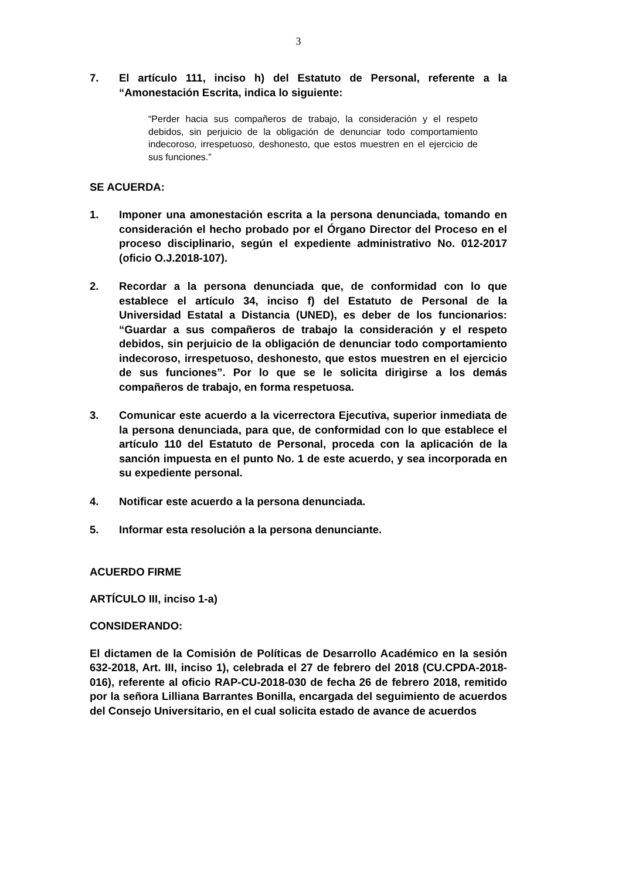3
7. El artículo 111, inciso h) del Estatuto de Personal, referente a la “Amonestación Escrita, indica lo siguiente:
“Perder hacia sus compañeros de trabajo, la consideración y el respeto debidos, sin perjuicio de la obligación de denunciar todo comportamiento indecoroso, irrespetuoso, deshonesto, que estos muestren en el ejercicio de sus funciones.”
SE ACUERDA:
1. Imponer una amonestación escrita a la persona denunciada, tomando en consideración el hecho probado por el Órgano Director del Proceso en el proceso disciplinario, según el expediente administrativo No. 012-2017 (oficio O.J.2018-107).
2. Recordar a la persona denunciada que, de conformidad con lo que establece el artículo 34, inciso f) del Estatuto de Personal de la Universidad Estatal a Distancia (UNED), es deber de los funcionarios: “Guardar a sus compañeros de trabajo la consideración y el respeto debidos, sin perjuicio de la obligación de denunciar todo comportamiento indecoroso, irrespetuoso, deshonesto, que estos muestren en el ejercicio de sus funciones”. Por lo que se le solicita dirigirse a los demás compañeros de trabajo, en forma respetuosa.
3. Comunicar este acuerdo a la vicerrectora Ejecutiva, superior inmediata de la persona denunciada, para que, de conformidad con lo que establece el artículo 110 del Estatuto de Personal, proceda con la aplicación de la sanción impuesta en el punto No. 1 de este acuerdo, y sea incorporada en su expediente personal.
4. Notificar este acuerdo a la persona denunciada.
5. Informar esta resolución a la persona denunciante.
ACUERDO FIRME
ARTÍCULO III, inciso 1-a)
CONSIDERANDO:
El dictamen de la Comisión de Políticas de Desarrollo Académico en la sesión 632-2018, Art. III, inciso 1), celebrada el 27 de febrero del 2018 (CU.CPDA-2018-016), referente al oficio RAP-CU-2018-030 de fecha 26 de febrero 2018, remitido por la señora Lilliana Barrantes Bonilla, encargada del seguimiento de acuerdos del Consejo Universitario, en el cual solicita estado de avance de acuerdos